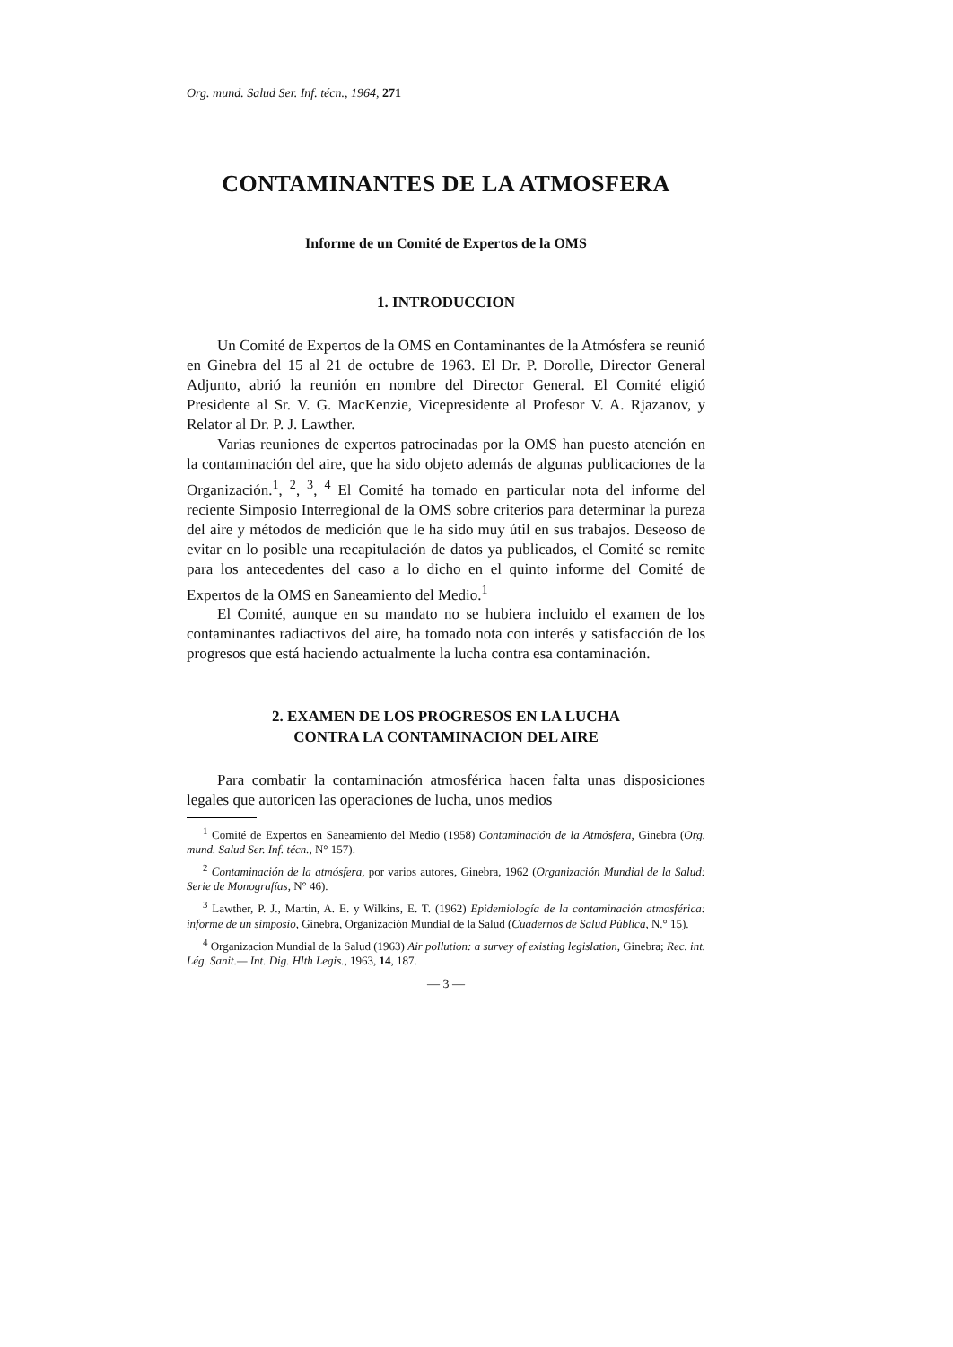Org. mund. Salud Ser. Inf. técn., 1964, 271
CONTAMINANTES DE LA ATMOSFERA
Informe de un Comité de Expertos de la OMS
1. INTRODUCCION
Un Comité de Expertos de la OMS en Contaminantes de la Atmósfera se reunió en Ginebra del 15 al 21 de octubre de 1963. El Dr. P. Dorolle, Director General Adjunto, abrió la reunión en nombre del Director General. El Comité eligió Presidente al Sr. V. G. MacKenzie, Vicepresidente al Profesor V. A. Rjazanov, y Relator al Dr. P. J. Lawther.
Varias reuniones de expertos patrocinadas por la OMS han puesto atención en la contaminación del aire, que ha sido objeto además de algunas publicaciones de la Organización.<sup>1</sup>, <sup>2</sup>, <sup>3</sup>, <sup>4</sup> El Comité ha tomado en particular nota del informe del reciente Simposio Interregional de la OMS sobre criterios para determinar la pureza del aire y métodos de medición que le ha sido muy útil en sus trabajos. Deseoso de evitar en lo posible una recapitulación de datos ya publicados, el Comité se remite para los antecedentes del caso a lo dicho en el quinto informe del Comité de Expertos de la OMS en Saneamiento del Medio.<sup>1</sup>
El Comité, aunque en su mandato no se hubiera incluido el examen de los contaminantes radiactivos del aire, ha tomado nota con interés y satisfacción de los progresos que está haciendo actualmente la lucha contra esa contaminación.
2. EXAMEN DE LOS PROGRESOS EN LA LUCHA
CONTRA LA CONTAMINACION DEL AIRE
Para combatir la contaminación atmosférica hacen falta unas disposiciones legales que autoricen las operaciones de lucha, unos medios
<sup>1</sup> Comité de Expertos en Saneamiento del Medio (1958) Contaminación de la Atmósfera, Ginebra (Org. mund. Salud Ser. Inf. técn., N° 157).
<sup>2</sup> Contaminación de la atmósfera, por varios autores, Ginebra, 1962 (Organización Mundial de la Salud: Serie de Monografías, N° 46).
<sup>3</sup> Lawther, P. J., Martin, A. E. y Wilkins, E. T. (1962) Epidemiología de la contaminación atmosférica: informe de un simposio, Ginebra, Organización Mundial de la Salud (Cuadernos de Salud Pública, N.° 15).
<sup>4</sup> Organizacion Mundial de la Salud (1963) Air pollution: a survey of existing legislation, Ginebra; Rec. int. Lég. Sanit.— Int. Dig. Hlth Legis., 1963, 14, 187.
— 3 —